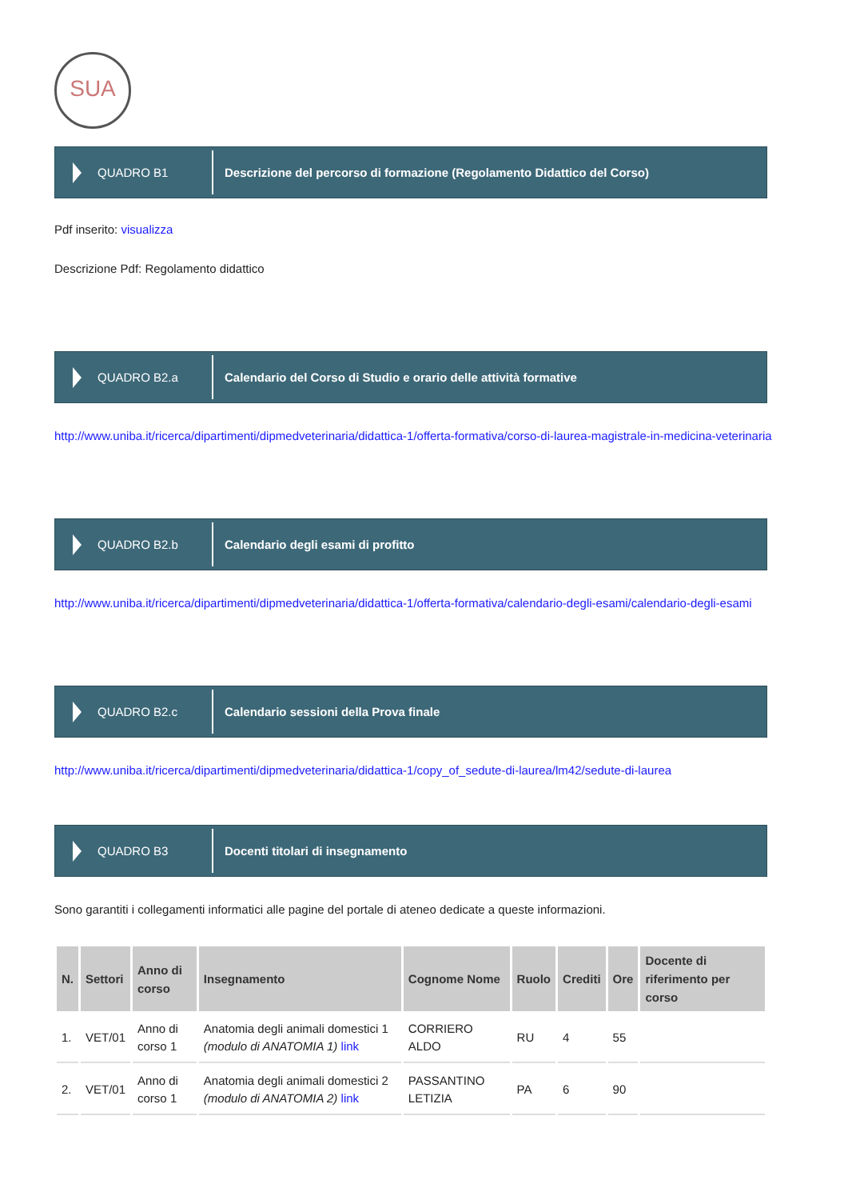SUA
QUADRO B1
Descrizione del percorso di formazione (Regolamento Didattico del Corso)
Pdf inserito: visualizza
Descrizione Pdf: Regolamento didattico
QUADRO B2.a
Calendario del Corso di Studio e orario delle attività formative
http://www.uniba.it/ricerca/dipartimenti/dipmedveterinaria/didattica-1/offerta-formativa/corso-di-laurea-magistrale-in-medicina-veterinaria
QUADRO B2.b
Calendario degli esami di profitto
http://www.uniba.it/ricerca/dipartimenti/dipmedveterinaria/didattica-1/offerta-formativa/calendario-degli-esami/calendario-degli-esami
QUADRO B2.c
Calendario sessioni della Prova finale
http://www.uniba.it/ricerca/dipartimenti/dipmedveterinaria/didattica-1/copy_of_sedute-di-laurea/lm42/sedute-di-laurea
QUADRO B3
Docenti titolari di insegnamento
Sono garantiti i collegamenti informatici alle pagine del portale di ateneo dedicate a queste informazioni.
| N. | Settori | Anno di corso | Insegnamento | Cognome Nome | Ruolo | Crediti | Ore | Docente di riferimento per corso |
| --- | --- | --- | --- | --- | --- | --- | --- | --- |
| 1. | VET/01 | Anno di corso 1 | Anatomia degli animali domestici 1 (modulo di ANATOMIA 1) link | CORRIERO ALDO | RU | 4 | 55 | |
| 2. | VET/01 | Anno di corso 1 | Anatomia degli animali domestici 2 (modulo di ANATOMIA 2) link | PASSANTINO LETIZIA | PA | 6 | 90 | |